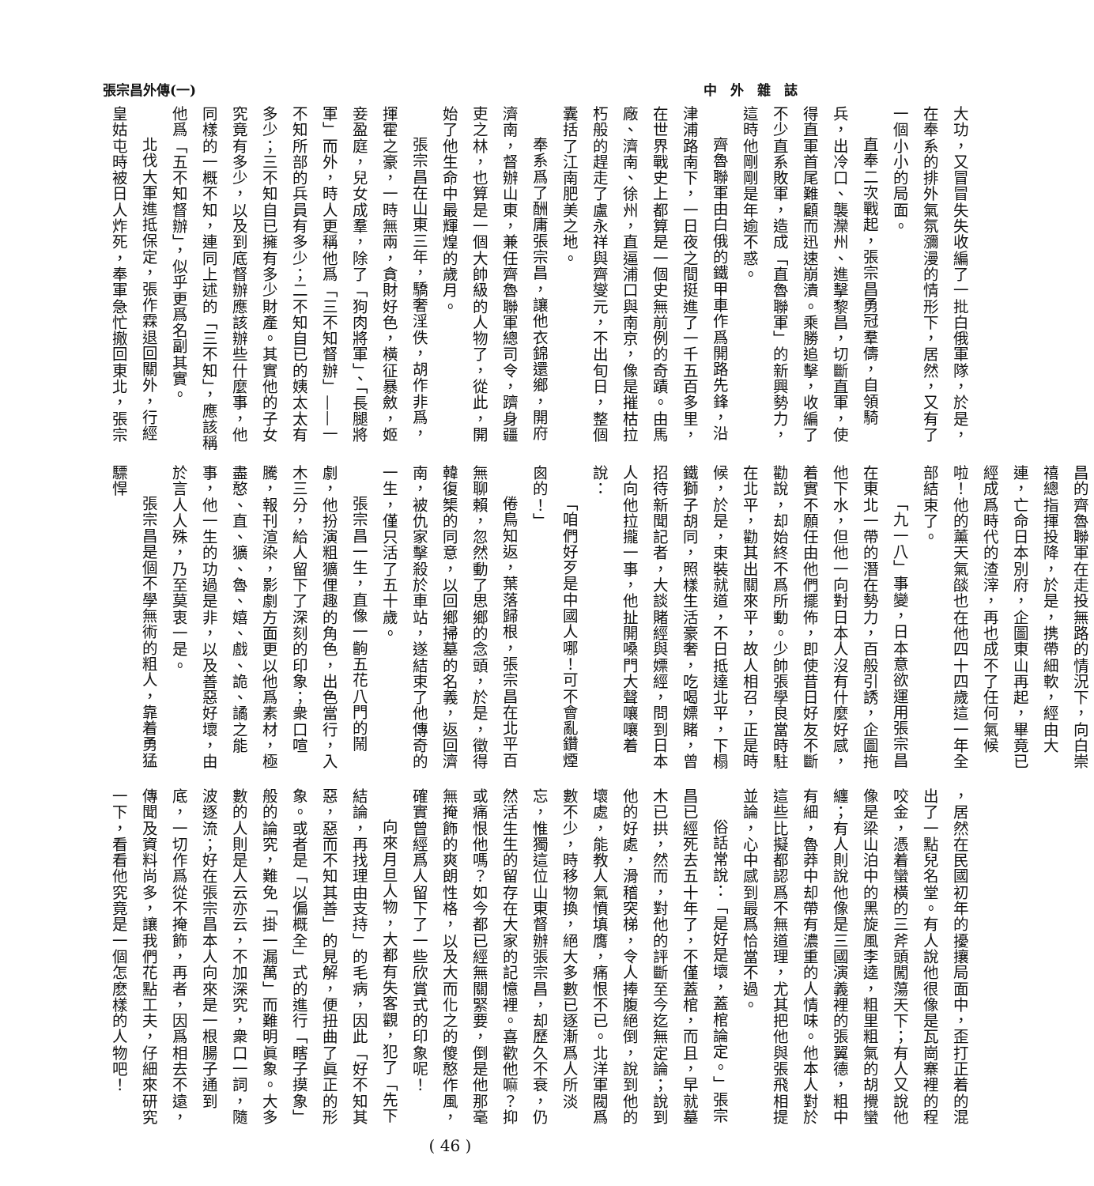張宗昌外傳(一) 中　外　雜　誌
大功，又冒冒失失收編了一批白俄軍隊，於是，在奉系的排外氣氛瀰漫的情形下，居然，又有了一個小小的局面。
直奉二次戰起，張宗昌勇冠羣儔，自領騎兵，出冷口、襲灤州、進擊黎昌，切斷直軍，使得直軍首尾難顧而迅速崩潰。乘勝追擊，收編了不少直系敗軍，造成「直魯聯軍」的新興勢力，這時他剛剛是年逾不惑。
齊魯聯軍由白俄的鐵甲車作爲開路先鋒，沿津浦路南下，一日夜之間挺進了一千五百多里，在世界戰史上都算是一個史無前例的奇蹟。由馬廠、濟南、徐州，直逼浦口與南京，像是摧枯拉朽般的趕走了盧永祥與齊燮元，不出旬日，整個囊括了江南肥美之地。
奉系爲了酬庸張宗昌，讓他衣錦還鄉，開府濟南，督辦山東，兼任齊魯聯軍總司令，躋身疆吏之林，也算是一個大帥級的人物了，從此，開始了他生命中最輝煌的歲月。
張宗昌在山東三年，驕奢淫佚，胡作非爲，揮霍之豪，一時無兩，貪財好色，橫征暴斂，姬妾盈庭，兒女成羣，除了「狗肉將軍」、「長腿將軍」而外，時人更稱他爲「三不知督辦」——一不知所部的兵員有多少；二不知自已的姨太太有多少；三不知自已擁有多少財產。其實他的子女究竟有多少，以及到底督辦應該辦些什麼事，他同樣的一概不知，連同上述的「三不知」，應該稱他爲「五不知督辦」，似乎更爲名副其實。
北伐大軍進抵保定，張作霖退回關外，行經皇姑屯時被日人炸死，奉軍急忙撤回東北，張宗
昌的齊魯聯軍在走投無路的情況下，向白崇禧總指揮投降，於是，携帶細軟，經由大連，亡命日本別府，企圖東山再起，畢竟已經成爲時代的渣滓，再也成不了任何氣候啦！他的薰天氣燄也在他四十四歲這一年全部結束了。
「九一八」事變，日本意欲運用張宗昌在東北一帶的潛在勢力，百般引誘，企圖拖他下水，但他一向對日本人沒有什麼好感，着實不願任由他們擺佈，即使昔日好友不斷勸說，却始終不爲所動。少帥張學良當時駐在北平，勸其出關來平，故人相召，正是時候，於是，束裝就道，不日抵達北平，下榻鐵獅子胡同，照樣生活豪奢，吃喝嫖賭，曾招待新聞記者，大談賭經與嫖經，問到日本人向他拉攏一事，他扯開嗓門大聲嚷嚷着說：
「咱們好歹是中國人哪！可不會亂鑽煙囪的！」
倦鳥知返，葉落歸根，張宗昌在北平百無聊賴，忽然動了思鄉的念頭，於是，徵得韓復榘的同意，以回鄉掃墓的名義，返回濟南，被仇家擊殺於車站，遂結束了他傳奇的一生，僅只活了五十歲。
張宗昌一生，直像一齣五花八門的鬧劇，他扮演粗獷俚趣的角色，出色當行，入木三分，給人留下了深刻的印象；衆口喧騰，報刊渲染，影劇方面更以他爲素材，極盡憨、直、獷、魯、嬉、戲、詭、譎之能事，他一生的功過是非，以及善惡好壞，由於言人人殊，乃至莫衷一是。
張宗昌是個不學無術的粗人，靠着勇猛驃悍
，居然在民國初年的擾攘局面中，歪打正着的混出了一點兒名堂。有人說他很像是瓦崗寨裡的程咬金，憑着蠻橫的三斧頭闖蕩天下；有人又說他像是梁山泊中的黑旋風李逵，粗里粗氣的胡攪蠻纏；有人則說他像是三國演義裡的張翼德，粗中有細，魯莽中却帶有濃重的人情味。他本人對於這些比擬都認爲不無道理，尤其把他與張飛相提並論，心中感到最爲恰當不過。
俗話常說：「是好是壞，蓋棺論定。」張宗昌已經死去五十年了，不僅蓋棺，而且，早就墓木已拱，然而，對他的評斷至今迄無定論；說到他的好處，滑稽突梯，令人捧腹絕倒，說到他的壞處，能教人氣憤填膺，痛恨不已。北洋軍閥爲數不少，時移物換，絕大多數已逐漸爲人所淡忘，惟獨這位山東督辦張宗昌，却歷久不衰，仍然活生生的留存在大家的記憶裡。喜歡他嘛？抑或痛恨他嗎？如今都已經無關緊要，倒是他那毫無掩飾的爽朗性格，以及大而化之的傻憨作風，確實曾經爲人留下了一些欣賞式的印象呢！
向來月旦人物，大都有失客觀，犯了「先下結論，再找理由支持」的毛病，因此「好不知其惡，惡而不知其善」的見解，便扭曲了眞正的形象。或者是「以偏概全」式的進行「瞎子摸象」般的論究，難免「掛一漏萬」而難明眞象。大多數的人則是人云亦云，不加深究，衆口一詞，隨波逐流；好在張宗昌本人向來是一根腸子通到底，一切作爲從不掩飾，再者，因爲相去不遠，傳聞及資料尚多，讓我們花點工夫，仔細來研究一下，看看他究竟是一個怎麽樣的人物吧！
( 46 )